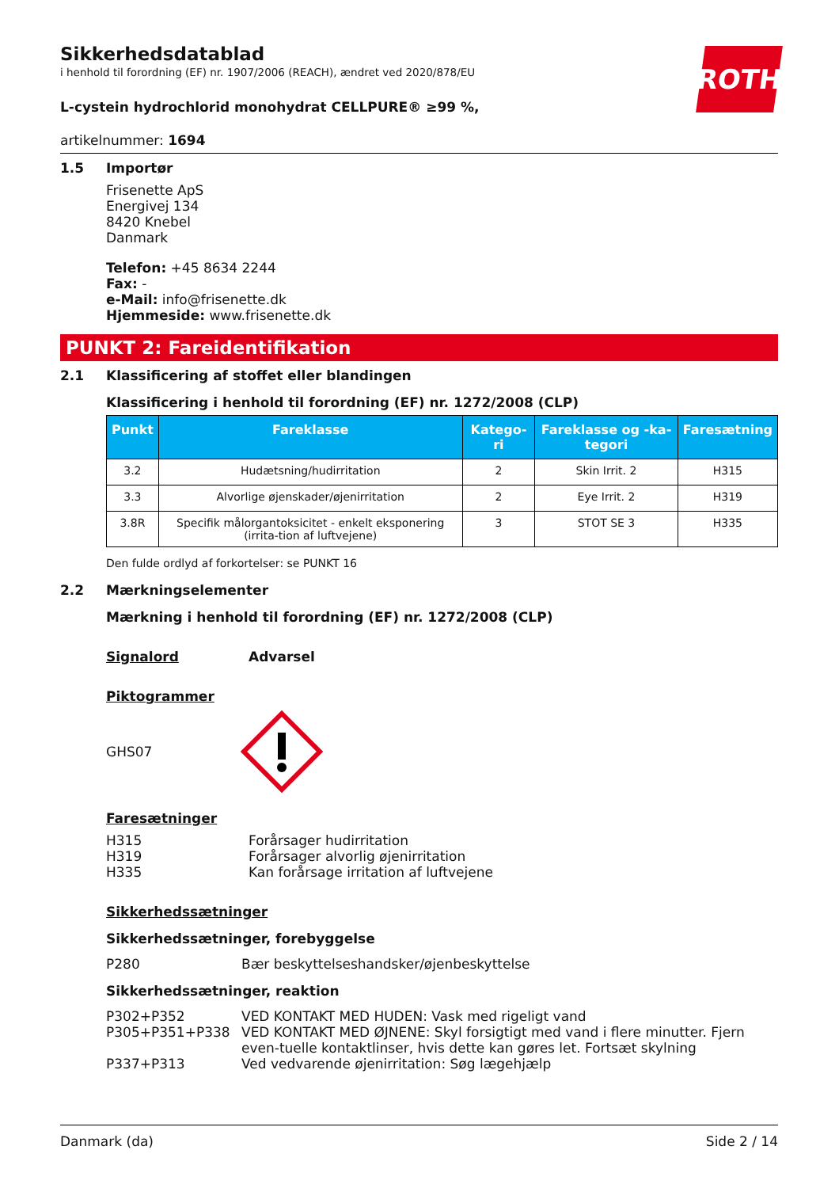ROTH
Sikkerhedsdatablad
i henhold til forordning (EF) nr. 1907/2006 (REACH), ændret ved 2020/878/EU
L-cystein hydrochlorid monohydrat CELLPURE® ≥99 %,
artikelnummer: 1694
1.5 Importør
Frisenette ApS
Energivej 134
8420 Knebel
Danmark
Telefon: +45 8634 2244
Fax: -
e-Mail: info@frisenette.dk
Hjemmeside: www.frisenette.dk
PUNKT 2: Fareidentifikation
2.1 Klassificering af stoffet eller blandingen
Klassificering i henhold til forordning (EF) nr. 1272/2008 (CLP)
| Punkt | Fareklasse | Katego-ri | Fareklasse og -ka-tegori | Faresætning |
| --- | --- | --- | --- | --- |
| 3.2 | Hudætsning/hudirritation | 2 | Skin Irrit. 2 | H315 |
| 3.3 | Alvorlige øjenskader/øjenirritation | 2 | Eye Irrit. 2 | H319 |
| 3.8R | Specifik målorgantoksicitet - enkelt eksponering (irrita-tion af luftvejene) | 3 | STOT SE 3 | H335 |
Den fulde ordlyd af forkortelser: se PUNKT 16
2.2 Mærkningselementer
Mærkning i henhold til forordning (EF) nr. 1272/2008 (CLP)
Signalord Advarsel
Piktogrammer
GHS07
Faresætninger
H315
H319
H335 Forårsager hudirritation
Forårsager alvorlig øjenirritation
Kan forårsage irritation af luftvejene
Sikkerhedssætninger
Sikkerhedssætninger, forebyggelse
P280 Bær beskyttelseshandsker/øjenbeskyttelse
Sikkerhedssætninger, reaktion
P302+P352 VED KONTAKT MED HUDEN: Vask med rigeligt vand
P305+P351+P338 VED KONTAKT MED ØJNENE: Skyl forsigtigt med vand i flere minutter. Fjern even-tuelle kontaktlinser, hvis dette kan gøres let. Fortsæt skylning
P337+P313 Ved vedvarende øjenirritation: Søg lægehjælp
Danmark (da) Side 2 / 14